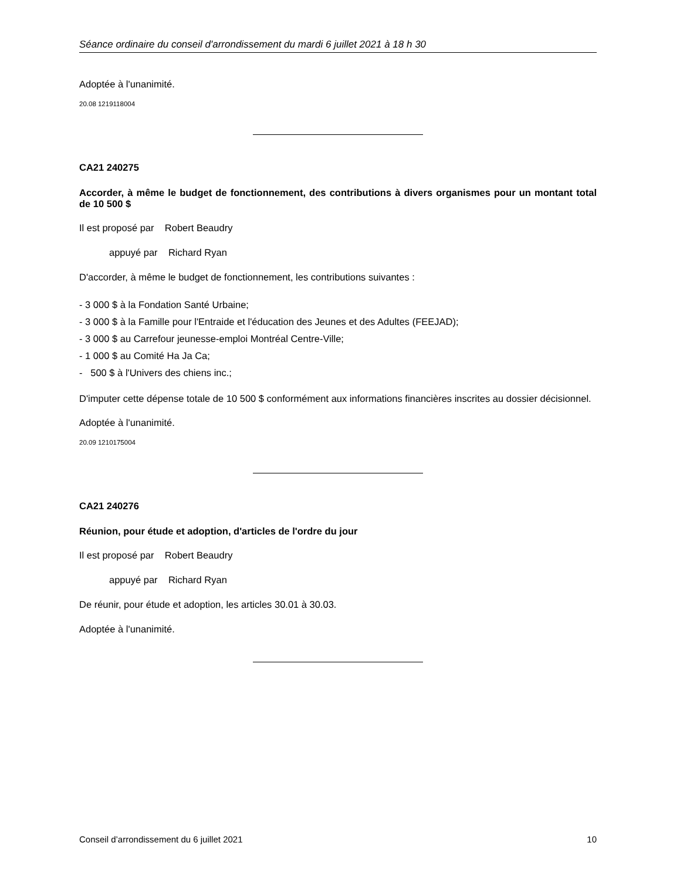Séance ordinaire du conseil d'arrondissement du mardi 6 juillet 2021 à 18 h 30
Adoptée à l'unanimité.
20.08 1219118004
CA21 240275
Accorder, à même le budget de fonctionnement, des contributions à divers organismes pour un montant total de 10 500 $
Il est proposé par Robert Beaudry
appuyé par Richard Ryan
D'accorder, à même le budget de fonctionnement, les contributions suivantes :
- 3 000 $ à la Fondation Santé Urbaine;
- 3 000 $ à la Famille pour l'Entraide et l'éducation des Jeunes et des Adultes (FEEJAD);
- 3 000 $ au Carrefour jeunesse-emploi Montréal Centre-Ville;
- 1 000 $ au Comité Ha Ja Ca;
- 500 $ à l'Univers des chiens inc.;
D'imputer cette dépense totale de 10 500 $ conformément aux informations financières inscrites au dossier décisionnel.
Adoptée à l'unanimité.
20.09 1210175004
CA21 240276
Réunion, pour étude et adoption, d'articles de l'ordre du jour
Il est proposé par Robert Beaudry
appuyé par Richard Ryan
De réunir, pour étude et adoption, les articles 30.01 à 30.03.
Adoptée à l'unanimité.
Conseil d’arrondissement du 6 juillet 2021 10